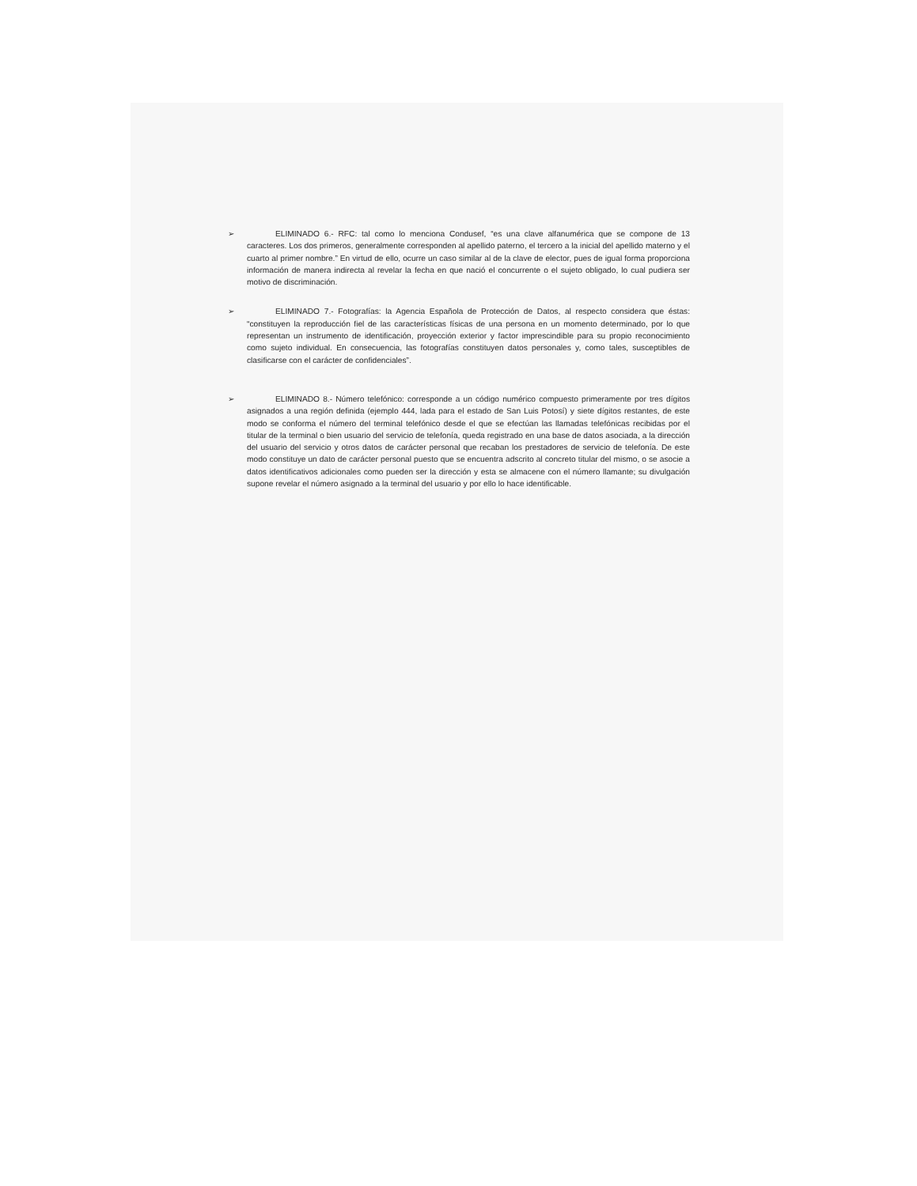➢ ELIMINADO 6.- RFC: tal como lo menciona Condusef, “es una clave alfanumérica que se compone de 13 caracteres. Los dos primeros, generalmente corresponden al apellido paterno, el tercero a la inicial del apellido materno y el cuarto al primer nombre.” En virtud de ello, ocurre un caso similar al de la clave de elector, pues de igual forma proporciona información de manera indirecta al revelar la fecha en que nació el concurrente o el sujeto obligado, lo cual pudiera ser motivo de discriminación.
➢ ELIMINADO 7.- Fotografías: la Agencia Española de Protección de Datos, al respecto considera que éstas: “constituyen la reproducción fiel de las características físicas de una persona en un momento determinado, por lo que representan un instrumento de identificación, proyección exterior y factor imprescindible para su propio reconocimiento como sujeto individual. En consecuencia, las fotografías constituyen datos personales y, como tales, susceptibles de clasificarse con el carácter de confidenciales”.
➢ ELIMINADO 8.- Número telefónico: corresponde a un código numérico compuesto primeramente por tres dígitos asignados a una región definida (ejemplo 444, lada para el estado de San Luis Potosí) y siete dígitos restantes, de este modo se conforma el número del terminal telefónico desde el que se efectúan las llamadas telefónicas recibidas por el titular de la terminal o bien usuario del servicio de telefonía, queda registrado en una base de datos asociada, a la dirección del usuario del servicio y otros datos de carácter personal que recaban los prestadores de servicio de telefonía. De este modo constituye un dato de carácter personal puesto que se encuentra adscrito al concreto titular del mismo, o se asocie a datos identificativos adicionales como pueden ser la dirección y esta se almacene con el número llamante; su divulgación supone revelar el número asignado a la terminal del usuario y por ello lo hace identificable.